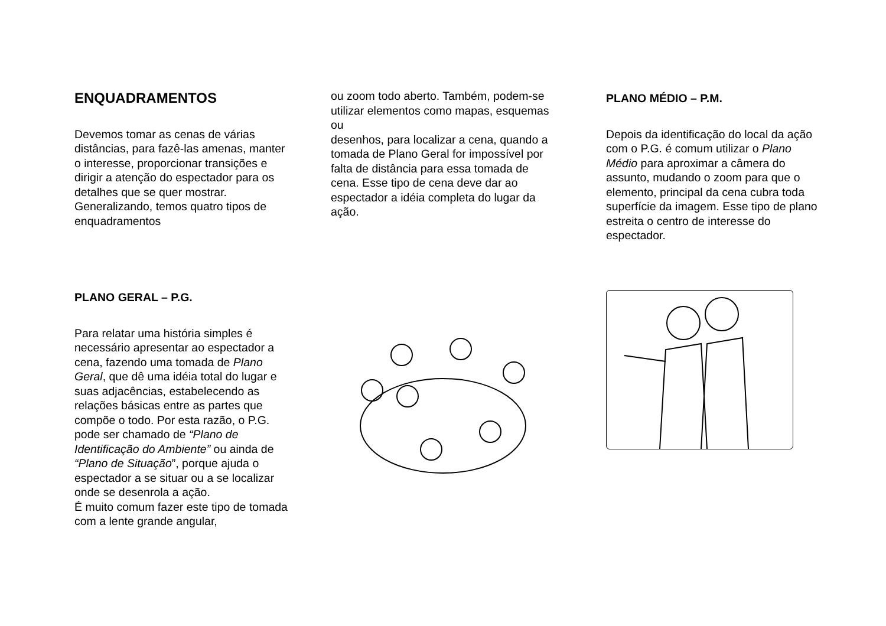ENQUADRAMENTOS
Devemos tomar as cenas de várias distâncias, para fazê-las amenas, manter o interesse, proporcionar transições e dirigir a atenção do espectador para os detalhes que se quer mostrar.
Generalizando, temos quatro tipos de enquadramentos
PLANO GERAL – P.G.
Para relatar uma história simples é necessário apresentar ao espectador a cena, fazendo uma tomada de Plano Geral, que dê uma idéia total do lugar e suas adjacências, estabelecendo as relações básicas entre as partes que compõe o todo. Por esta razão, o P.G. pode ser chamado de “Plano de Identificação do Ambiente” ou ainda de “Plano de Situação”, porque ajuda o espectador a se situar ou a se localizar onde se desenrola a ação.
É muito comum fazer este tipo de tomada com a lente grande angular,
ou zoom todo aberto. Também, podem-se utilizar elementos como mapas, esquemas ou
desenhos, para localizar a cena, quando a tomada de Plano Geral for impossível por falta de distância para essa tomada de cena. Esse tipo de cena deve dar ao espectador a idéia completa do lugar da ação.
PLANO MÉDIO – P.M.
Depois da identificação do local da ação com o P.G. é comum utilizar o Plano Médio para aproximar a câmera do assunto, mudando o zoom para que o elemento, principal da cena cubra toda superfície da imagem. Esse tipo de plano estreita o centro de interesse do espectador.